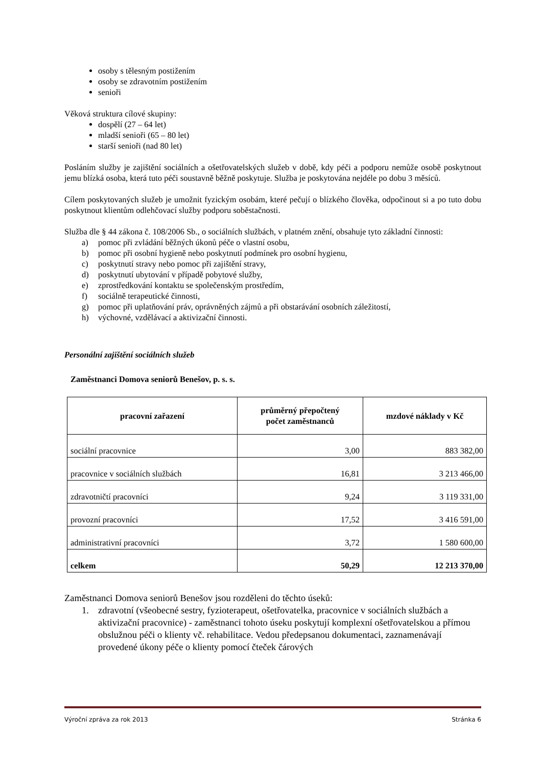osoby s tělesným postižením
osoby se zdravotním postižením
senioři
Věková struktura cílové skupiny:
dospělí (27 – 64 let)
mladší senioři (65 – 80 let)
starší senioři (nad 80 let)
Posláním služby je zajištění sociálních a ošetřovatelských služeb v době, kdy péči a podporu nemůže osobě poskytnout jemu blízká osoba, která tuto péči soustavně běžně poskytuje. Služba je poskytována nejdéle po dobu 3 měsíců.
Cílem poskytovaných služeb je umožnit fyzickým osobám, které pečují o blízkého člověka, odpočinout si a po tuto dobu poskytnout klientům odlehčovací služby podporu soběstačnosti.
Služba dle § 44 zákona č. 108/2006 Sb., o sociálních službách, v platném znění, obsahuje tyto základní činnosti:
a) pomoc při zvládání běžných úkonů péče o vlastní osobu,
b) pomoc při osobní hygieně nebo poskytnutí podmínek pro osobní hygienu,
c) poskytnutí stravy nebo pomoc při zajištění stravy,
d) poskytnutí ubytování v případě pobytové služby,
e) zprostředkování kontaktu se společenským prostředím,
f) sociálně terapeutické činnosti,
g) pomoc při uplatňování práv, oprávněných zájmů a při obstarávání osobních záležitostí,
h) výchovné, vzdělávací a aktivizační činnosti.
Personální zajištění sociálních služeb
Zaměstnanci Domova seniorů Benešov, p. s. s.
| pracovní zařazení | průměrný přepočtený počet zaměstnanců | mzdové náklady v Kč |
| --- | --- | --- |
| sociální pracovnice | 3,00 | 883 382,00 |
| pracovnice v sociálních službách | 16,81 | 3 213 466,00 |
| zdravotničtí pracovníci | 9,24 | 3 119 331,00 |
| provozní pracovníci | 17,52 | 3 416 591,00 |
| administrativní pracovníci | 3,72 | 1 580 600,00 |
| celkem | 50,29 | 12 213 370,00 |
Zaměstnanci Domova seniorů Benešov jsou rozděleni do těchto úseků:
1. zdravotní (všeobecné sestry, fyzioterapeut, ošetřovatelka, pracovnice v sociálních službách a aktivizační pracovnice) - zaměstnanci tohoto úseku poskytují komplexní ošetřovatelskou a přímou obslužnou péči o klienty vč. rehabilitace. Vedou předepsanou dokumentaci, zaznamenávají provedené úkony péče o klienty pomocí čteček čárových
Výroční zpráva za rok 2013 Stránka 6